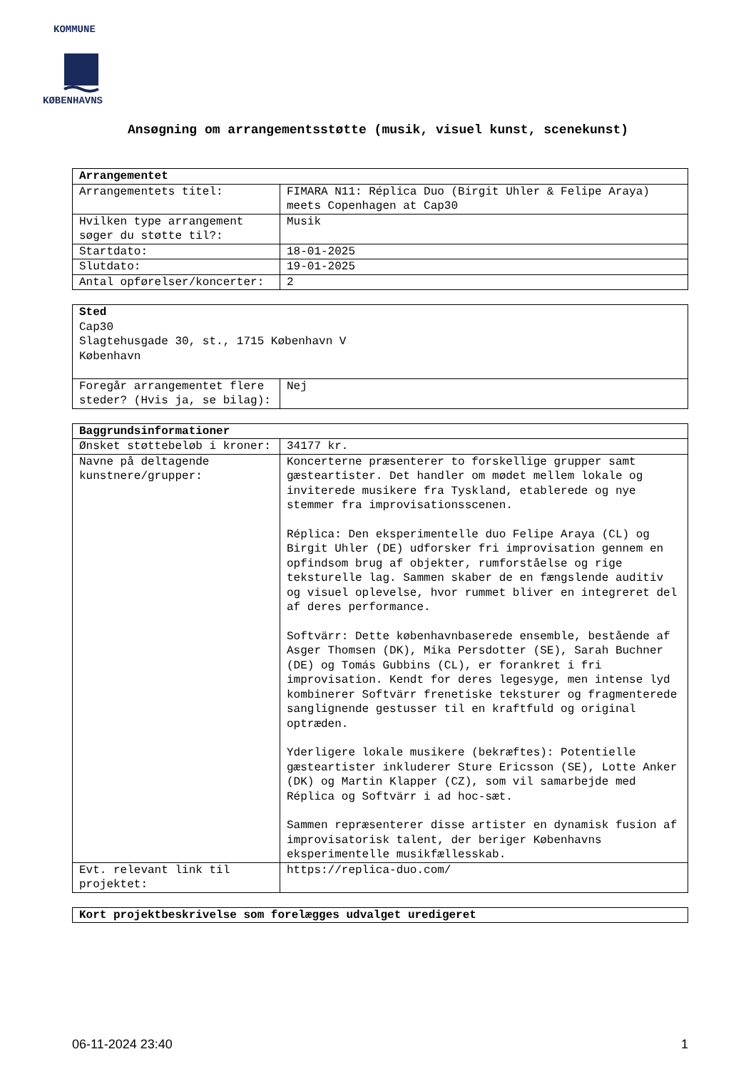KOMMUNE
KØBENHAVNS
Ansøgning om arrangementsstøtte (musik, visuel kunst, scenekunst)
| Arrangementet | |
| Arrangementets titel: | FIMARA N11: Réplica Duo (Birgit Uhler & Felipe Araya) meets Copenhagen at Cap30 |
| Hvilken type arrangement søger du støtte til?: | Musik |
| Startdato: | 18-01-2025 |
| Slutdato: | 19-01-2025 |
| Antal opførelser/koncerter: | 2 |
| Sted Cap30 Slagtehusgade 30, st., 1715 København V København | |
| Foregår arrangementet flere steder? (Hvis ja, se bilag): | Nej |
| Baggrundsinformationer | |
| Ønsket støttebeløb i kroner: | 34177 kr. |
| Navne på deltagende kunstnere/grupper: | Koncerterne præsenterer to forskellige grupper samt gæsteartister. Det handler om mødet mellem lokale og inviterede musikere fra Tyskland, etablerede og nye stemmer fra improvisationsscenen. Réplica: Den eksperimentelle duo Felipe Araya (CL) og Birgit Uhler (DE) udforsker fri improvisation gennem en opfindsom brug af objekter, rumforståelse og rige teksturelle lag. Sammen skaber de en fængslende auditiv og visuel oplevelse, hvor rummet bliver en integreret del af deres performance. Softvärr: Dette københavnbaserede ensemble, bestående af Asger Thomsen (DK), Mika Persdotter (SE), Sarah Buchner (DE) og Tomás Gubbins (CL), er forankret i fri improvisation. Kendt for deres legesyge, men intense lyd kombinerer Softvärr frenetiske teksturer og fragmenterede sanglignende gestusser til en kraftfuld og original optræden. Yderligere lokale musikere (bekræftes): Potentielle gæsteartister inkluderer Sture Ericsson (SE), Lotte Anker (DK) og Martin Klapper (CZ), som vil samarbejde med Réplica og Softvärr i ad hoc-sæt. Sammen repræsenterer disse artister en dynamisk fusion af improvisatorisk talent, der beriger Københavns eksperimentelle musikfællesskab. |
| Evt. relevant link til projektet: | https://replica-duo.com/ |
| Kort projektbeskrivelse som forelægges udvalget uredigeret |
06-11-2024 23:40 1